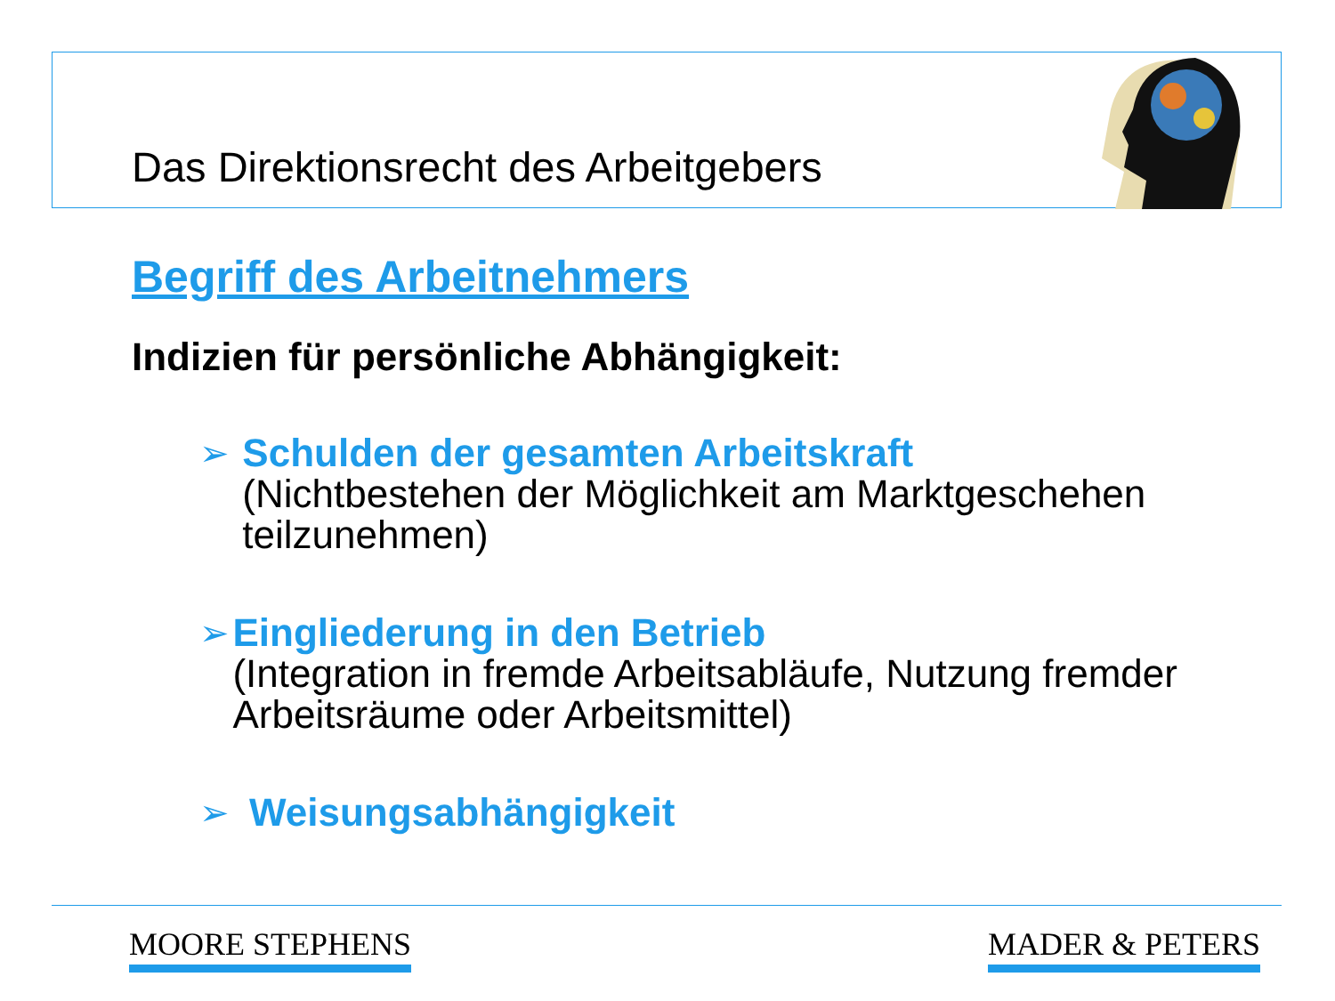Das Direktionsrecht des Arbeitgebers
Begriff des Arbeitnehmers
Indizien für persönliche Abhängigkeit:
➢
Schulden der gesamten Arbeitskraft
(Nichtbestehen der Möglichkeit am Marktgeschehen teilzunehmen)
➢
Eingliederung in den Betrieb
(Integration in fremde Arbeitsabläufe, Nutzung fremder Arbeitsräume oder Arbeitsmittel)
➢
Weisungsabhängigkeit
MOORE STEPHENS MADER & PETERS